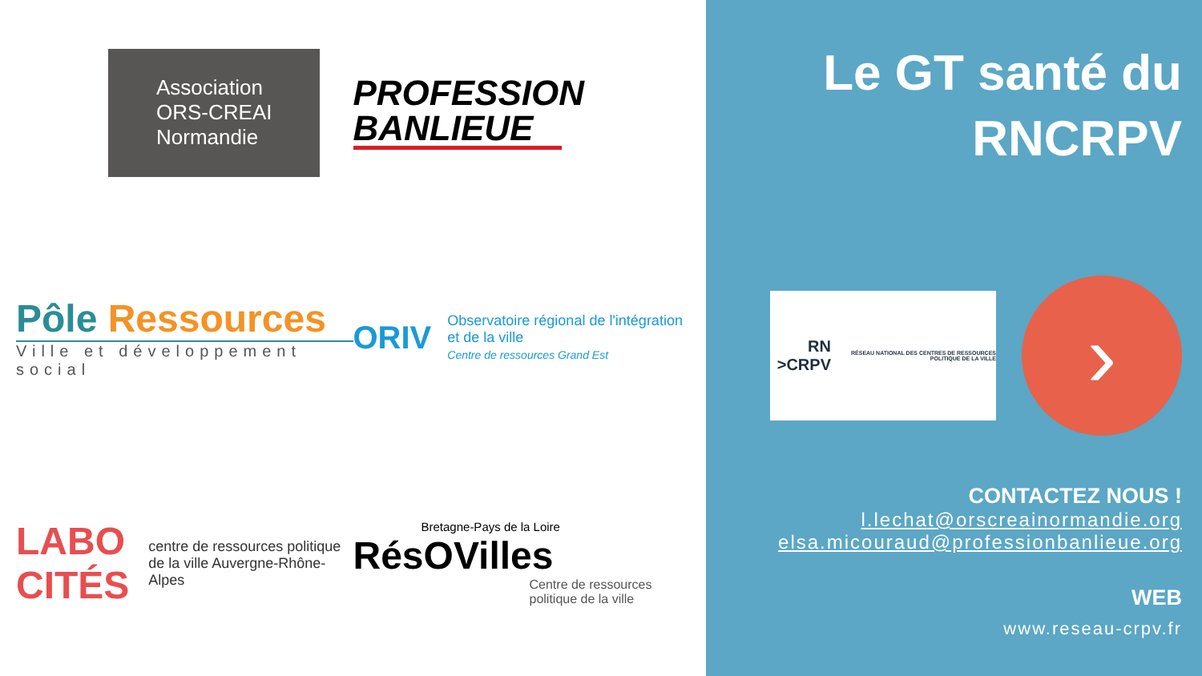Association
ORS-CREAI
Normandie
PROFESSION BANLIEUE
Pôle Ressources
Ville et développement social
ORIV
Observatoire régional de l'intégration et de la ville
Centre de ressources Grand Est
LABO CITÉS
centre de ressources politique de la ville Auvergne-Rhône-Alpes
Bretagne-Pays de la Loire
RésOVilles
Centre de ressources politique de la ville
Le GT santé du
RNCRPV
RN >CRPV RÉSEAU NATIONAL DES CENTRES DE RESSOURCES POLITIQUE DE LA VILLE
›
CONTACTEZ NOUS !
l.lechat@orscreainormandie.org
elsa.micouraud@professionbanlieue.org
WEB
www.reseau-crpv.fr